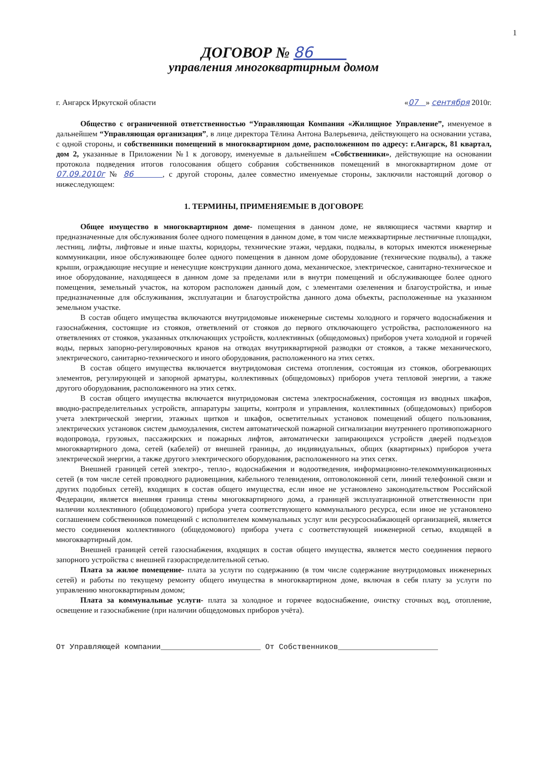1
ДОГОВОР № 86
управления многоквартирным домом
г. Ангарск Иркутской области «07 » сентября 2010г.
Общество с ограниченной ответственностью “Управляющая Компания «Жилищное Управление”, именуемое в дальнейшем “Управляющая организация”, в лице директора Тёлина Антона Валерьевича, действующего на основании устава, с одной стороны, и собственники помещений в многоквартирном доме, расположенном по адресу: г.Ангарск, 81 квартал, дом 2, указанные в Приложении №1 к договору, именуемые в дальнейшем «Собственники», действующие на основании протокола подведения итогов голосования общего собрания собственников помещений в многоквартирном доме от 07.09.2010г № 86 , с другой стороны, далее совместно именуемые стороны, заключили настоящий договор о нижеследующем:
1. ТЕРМИНЫ, ПРИМЕНЯЕМЫЕ В ДОГОВОРЕ
Общее имущество в многоквартирном доме- помещения в данном доме, не являющиеся частями квартир и предназначенные для обслуживания более одного помещения в данном доме, в том числе межквартирные лестничные площадки, лестниц, лифты, лифтовые и иные шахты, коридоры, технические этажи, чердаки, подвалы, в которых имеются инженерные коммуникации, иное обслуживающее более одного помещения в данном доме оборудование (технические подвалы), а также крыши, ограждающие несущие и ненесущие конструкции данного дома, механическое, электрическое, санитарно-техническое и иное оборудование, находящееся в данном доме за пределами или в внутри помещений и обслуживающее более одного помещения, земельный участок, на котором расположен данный дом, с элементами озеленения и благоустройства, и иные предназначенные для обслуживания, эксплуатации и благоустройства данного дома объекты, расположенные на указанном земельном участке.
В состав общего имущества включаются внутридомовые инженерные системы холодного и горячего водоснабжения и газоснабжения, состоящие из стояков, ответвлений от стояков до первого отключающего устройства, расположенного на ответвлениях от стояков, указанных отключающих устройств, коллективных (общедомовых) приборов учета холодной и горячей воды, первых запорно-регулировочных кранов на отводах внутриквартирной разводки от стояков, а также механического, электрического, санитарно-технического и иного оборудования, расположенного на этих сетях.
В состав общего имущества включается внутридомовая система отопления, состоящая из стояков, обогревающих элементов, регулирующей и запорной арматуры, коллективных (общедомовых) приборов учета тепловой энергии, а также другого оборудования, расположенного на этих сетях.
В состав общего имущества включается внутридомовая система электроснабжения, состоящая из вводных шкафов, вводно-распределительных устройств, аппаратуры защиты, контроля и управления, коллективных (общедомовых) приборов учета электрической энергии, этажных щитков и шкафов, осветительных установок помещений общего пользования, электрических установок систем дымоудаления, систем автоматической пожарной сигнализации внутреннего противопожарного водопровода, грузовых, пассажирских и пожарных лифтов, автоматически запирающихся устройств дверей подъездов многоквартирного дома, сетей (кабелей) от внешней границы, до индивидуальных, общих (квартирных) приборов учета электрической энергии, а также другого электрического оборудования, расположенного на этих сетях.
Внешней границей сетей электро-, тепло-, водоснабжения и водоотведения, информационно-телекоммуникационных сетей (в том числе сетей проводного радиовещания, кабельного телевидения, оптоволоконной сети, линий телефонной связи и других подобных сетей), входящих в состав общего имущества, если иное не установлено законодательством Российской Федерации, является внешняя граница стены многоквартирного дома, а границей эксплуатационной ответственности при наличии коллективного (общедомового) прибора учета соответствующего коммунального ресурса, если иное не установлено соглашением собственников помещений с исполнителем коммунальных услуг или ресурсоснабжающей организацией, является место соединения коллективного (общедомового) прибора учета с соответствующей инженерной сетью, входящей в многоквартирный дом.
Внешней границей сетей газоснабжения, входящих в состав общего имущества, является место соединения первого запорного устройства с внешней газораспределительной сетью.
Плата за жилое помещение- плата за услуги по содержанию (в том числе содержание внутридомовых инженерных сетей) и работы по текущему ремонту общего имущества в многоквартирном доме, включая в себя плату за услуги по управлению многоквартирным домом;
Плата за коммунальные услуги- плата за холодное и горячее водоснабжение, очистку сточных вод, отопление, освещение и газоснабжение (при наличии общедомовых приборов учёта).
От Управляющей компании______________________ От Собственников______________________